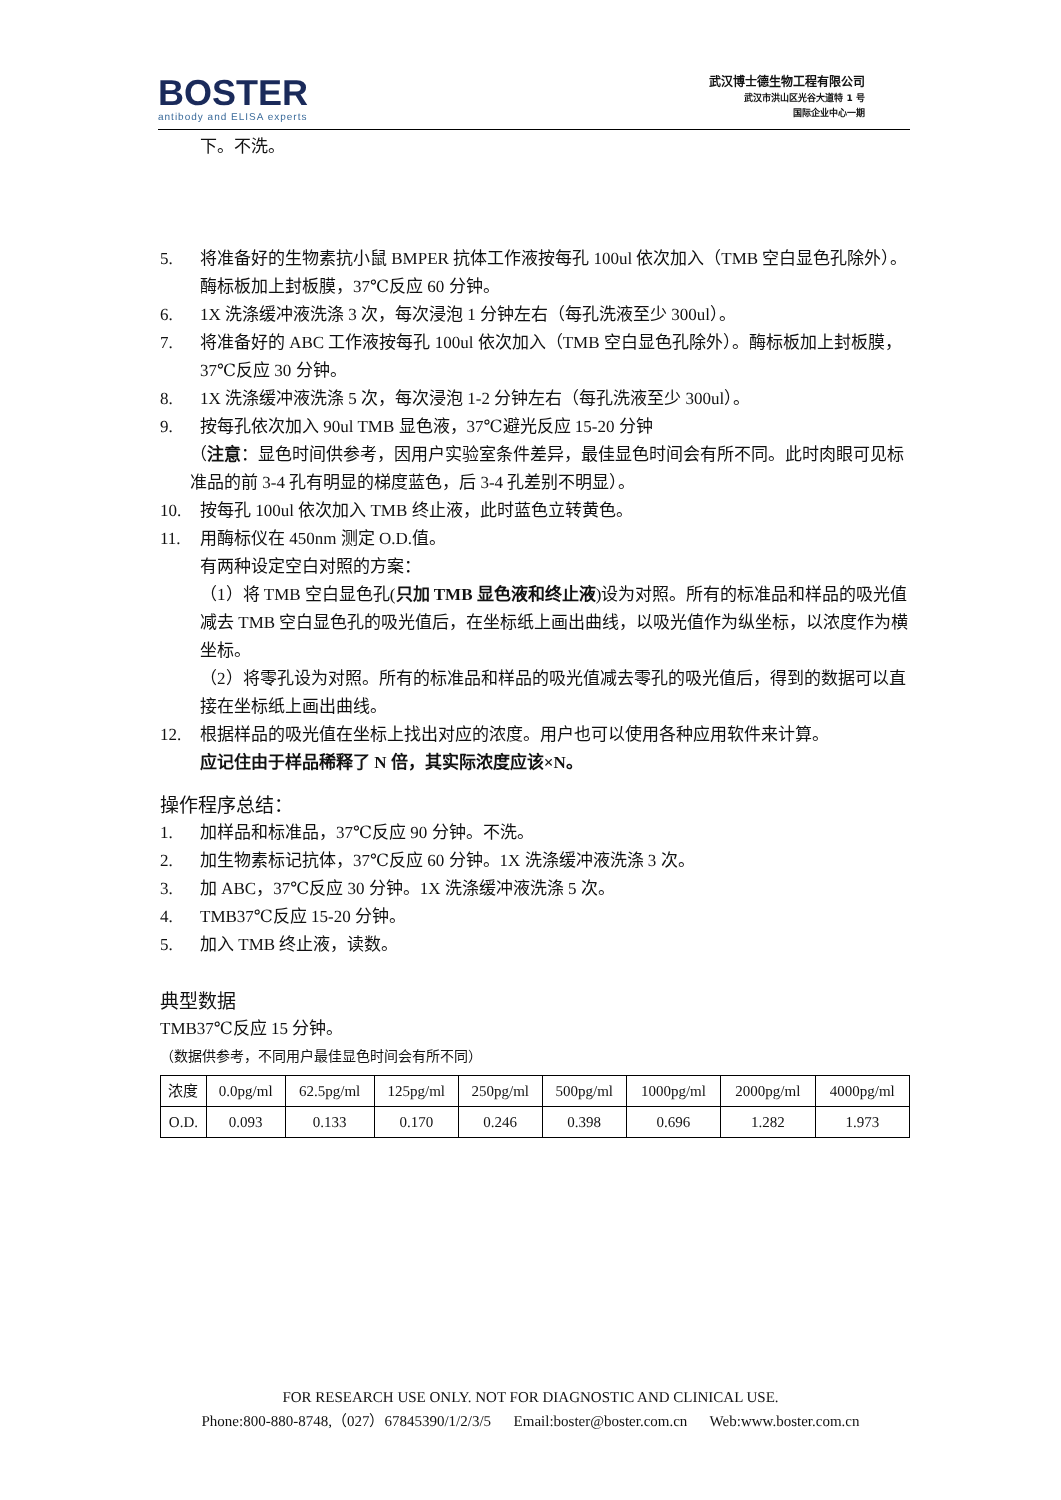BOSTER
antibody and ELISA experts
武汉博士德生物工程有限公司
武汉市洪山区光谷大道特 1 号
国际企业中心一期
下。不洗。
5. 将准备好的生物素抗小鼠 BMPER 抗体工作液按每孔 100ul 依次加入（TMB 空白显色孔除外）。酶标板加上封板膜，37℃反应 60 分钟。
6. 1X 洗涤缓冲液洗涤 3 次，每次浸泡 1 分钟左右（每孔洗液至少 300ul）。
7. 将准备好的 ABC 工作液按每孔 100ul 依次加入（TMB 空白显色孔除外）。酶标板加上封板膜，37℃反应 30 分钟。
8. 1X 洗涤缓冲液洗涤 5 次，每次浸泡 1-2 分钟左右（每孔洗液至少 300ul）。
9. 按每孔依次加入 90ul TMB 显色液，37℃避光反应 15-20 分钟
（注意：显色时间供参考，因用户实验室条件差异，最佳显色时间会有所不同。此时肉眼可见标准品的前 3-4 孔有明显的梯度蓝色，后 3-4 孔差别不明显）。
10. 按每孔 100ul 依次加入 TMB 终止液，此时蓝色立转黄色。
11. 用酶标仪在 450nm 测定 O.D.值。
有两种设定空白对照的方案：
（1）将 TMB 空白显色孔(只加 TMB 显色液和终止液)设为对照。所有的标准品和样品的吸光值减去 TMB 空白显色孔的吸光值后，在坐标纸上画出曲线，以吸光值作为纵坐标，以浓度作为横坐标。
（2）将零孔设为对照。所有的标准品和样品的吸光值减去零孔的吸光值后，得到的数据可以直接在坐标纸上画出曲线。
12. 根据样品的吸光值在坐标上找出对应的浓度。用户也可以使用各种应用软件来计算。
应记住由于样品稀释了 N 倍，其实际浓度应该×N。
操作程序总结：
1. 加样品和标准品，37℃反应 90 分钟。不洗。
2. 加生物素标记抗体，37℃反应 60 分钟。1X 洗涤缓冲液洗涤 3 次。
3. 加 ABC，37℃反应 30 分钟。1X 洗涤缓冲液洗涤 5 次。
4. TMB37℃反应 15-20 分钟。
5. 加入 TMB 终止液，读数。
典型数据
TMB37℃反应 15 分钟。
（数据供参考，不同用户最佳显色时间会有所不同）
| 浓度 | 0.0pg/ml | 62.5pg/ml | 125pg/ml | 250pg/ml | 500pg/ml | 1000pg/ml | 2000pg/ml | 4000pg/ml |
| O.D. | 0.093 | 0.133 | 0.170 | 0.246 | 0.398 | 0.696 | 1.282 | 1.973 |
FOR RESEARCH USE ONLY. NOT FOR DIAGNOSTIC AND CLINICAL USE.
Phone:800-880-8748,（027）67845390/1/2/3/5 Email:boster@boster.com.cn Web:www.boster.com.cn